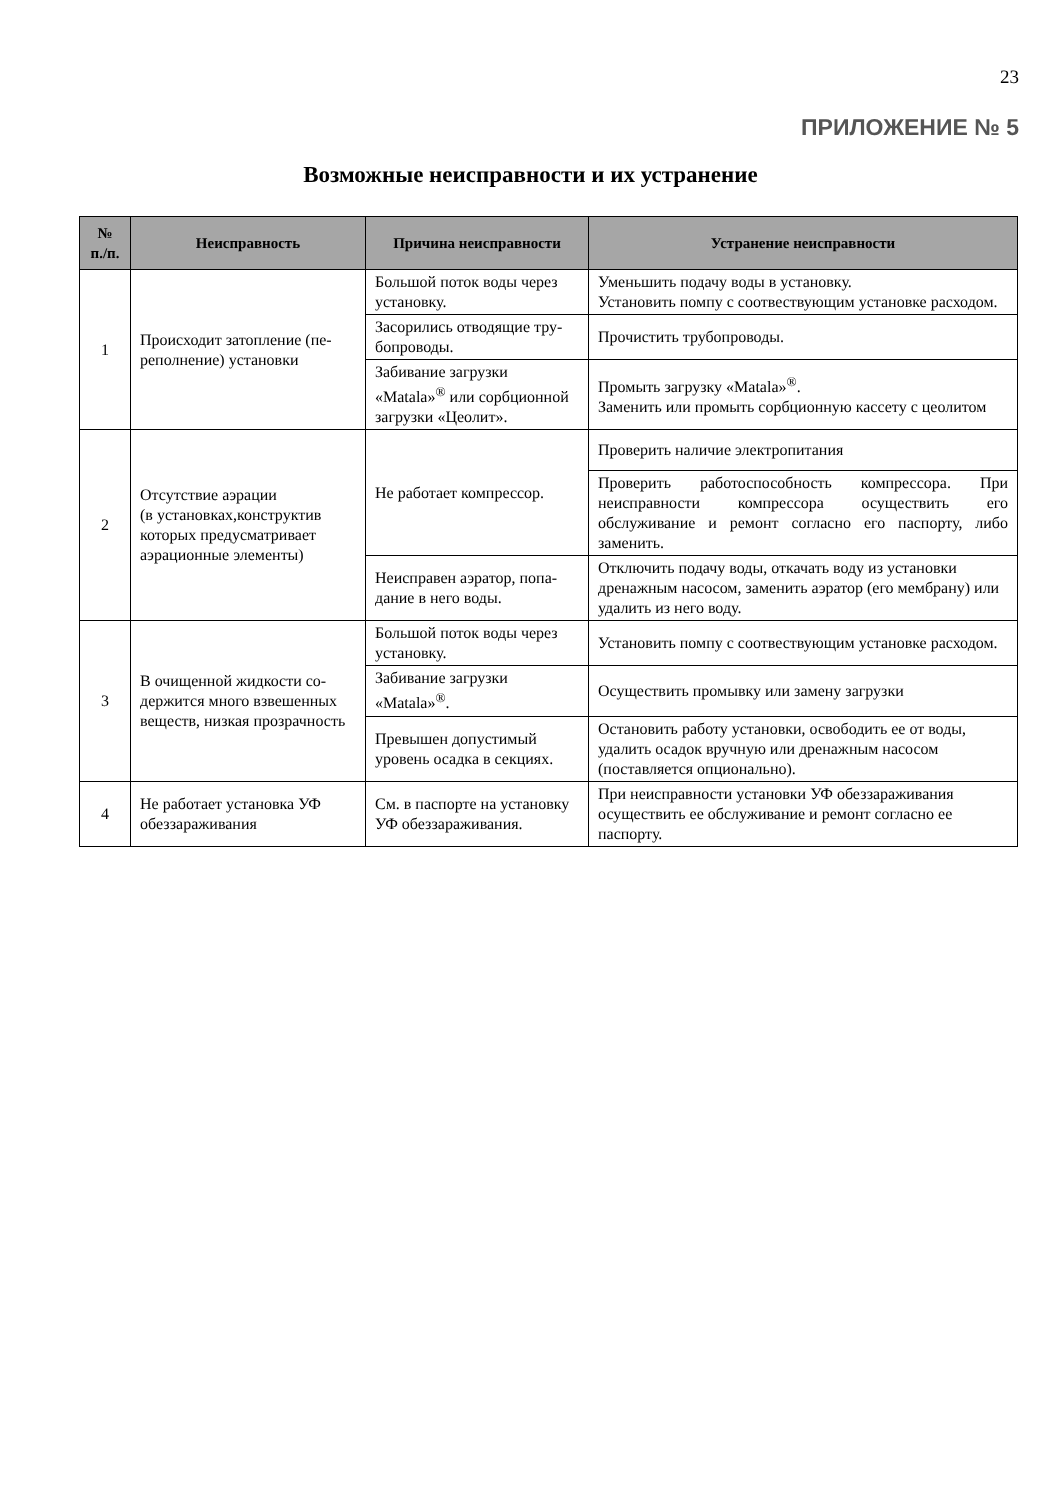23
ПРИЛОЖЕНИЕ № 5
Возможные неисправности и их устранение
| № п./п. | Неисправность | Причина неисправности | Устранение неисправности |
| --- | --- | --- | --- |
| 1 | Происходит затопление (пе­реполнение) установки | Большой поток воды через установку. | Уменьшить подачу воды в установку. Установить помпу с соотвествующим установке расходом. |
| | | Засорились отводящие тру­бопроводы. | Прочистить трубопроводы. |
| | | Забивание загрузки «Matala»<sup>®</sup> или сорбционной загрузки «Цеолит». | Промыть загрузку «Matala»<sup>®</sup>. Заменить или промыть сорбционную кассету с цеолитом |
| 2 | Отсутствие аэрации (в установках,конструктив которых предусматривает аэрационные элементы) | Не работает компрессор. | Проверить наличие электропитания |
| | | | Проверить работоспособность компрессора. При неисправности компрессора осуществить его обслуживание и ремонт согласно его паспорту, либо заменить. |
| | | Неисправен аэратор, попа­дание в него воды. | Отключить подачу воды, откачать воду из уста­новки дренажным насосом, заменить аэратор (его мембрану) или удалить из него воду. |
| 3 | В очищенной жидкости со­держится много взвешенных веществ, низкая прозрачность | Большой поток воды через установку. | Установить помпу с соотвествующим установке расходом. |
| | | Забивание загрузки «Matala»<sup>®</sup>. | Осуществить промывку или замену загрузки |
| | | Превышен допустимый уровень осадка в секциях. | Остановить работу установки, освободить ее от воды, удалить осадок вручную или дренажным насосом (поставляется опционально). |
| 4 | Не работает установка УФ обеззараживания | См. в паспорте на установку УФ обеззараживания. | При неисправности установки УФ обеззаражи­вания осуществить ее обслуживание и ремонт согласно ее паспорту. |